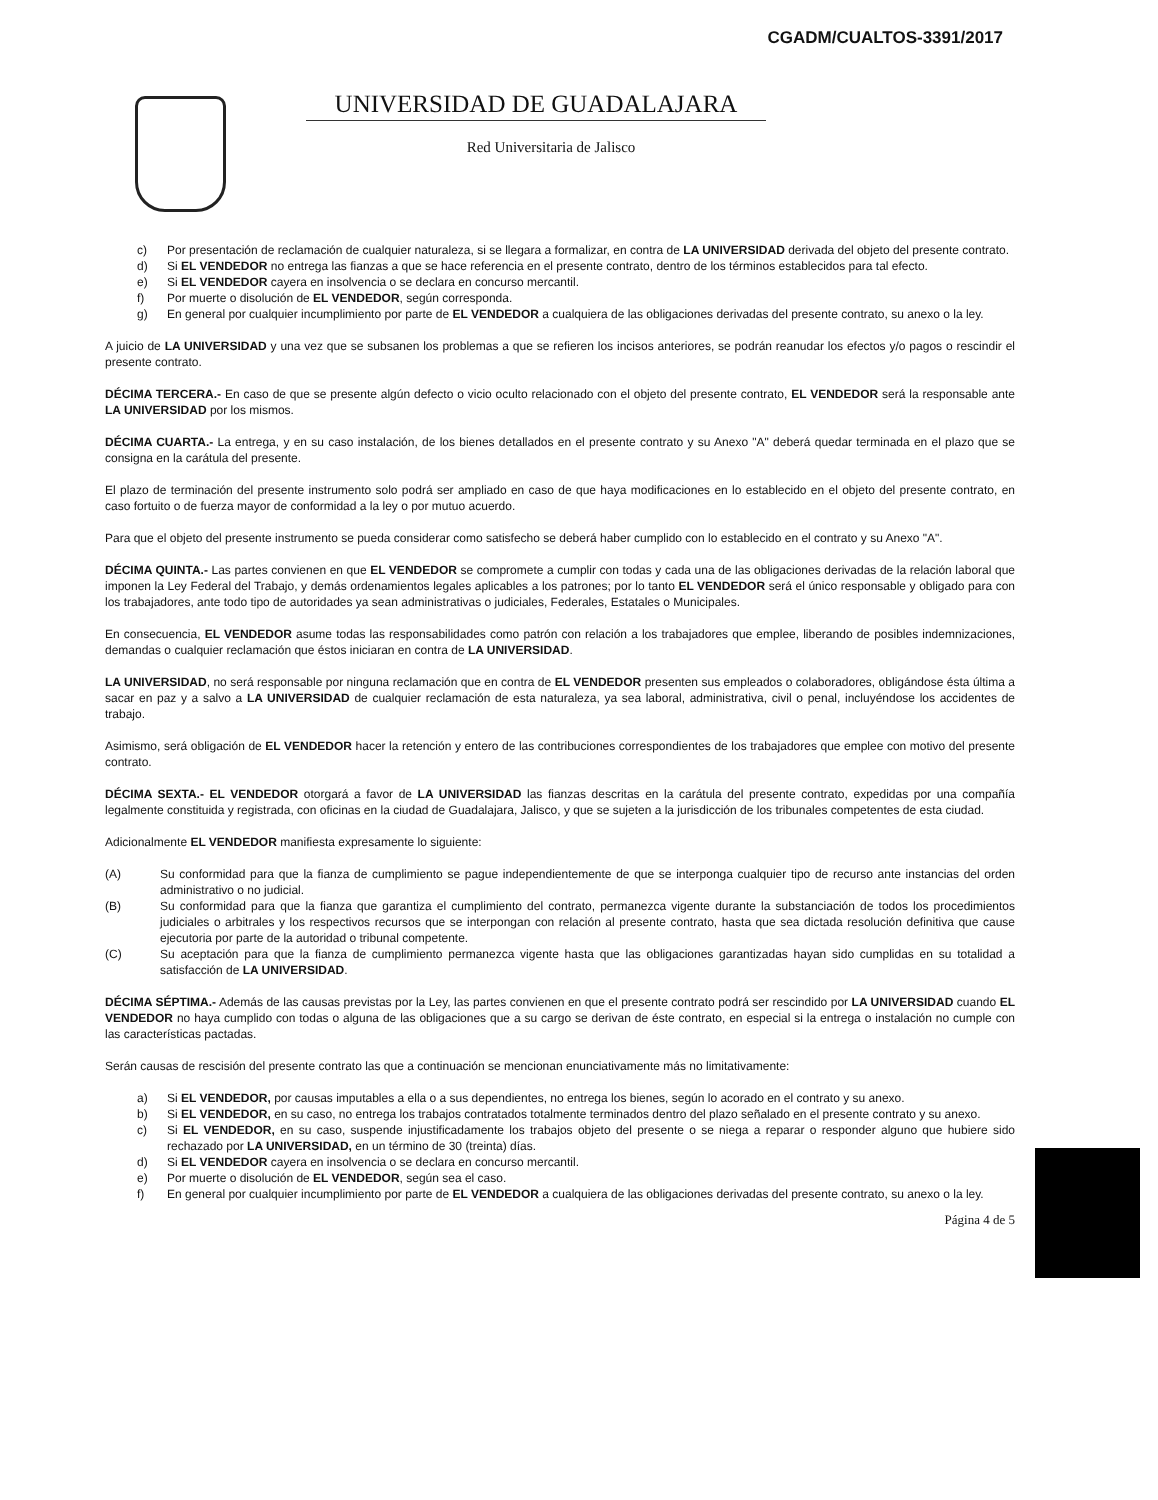CGADM/CUALTOS-3391/2017
UNIVERSIDAD DE GUADALAJARA
Red Universitaria de Jalisco
c) Por presentación de reclamación de cualquier naturaleza, si se llegara a formalizar, en contra de LA UNIVERSIDAD derivada del objeto del presente contrato.
d) Si EL VENDEDOR no entrega las fianzas a que se hace referencia en el presente contrato, dentro de los términos establecidos para tal efecto.
e) Si EL VENDEDOR cayera en insolvencia o se declara en concurso mercantil.
f) Por muerte o disolución de EL VENDEDOR, según corresponda.
g) En general por cualquier incumplimiento por parte de EL VENDEDOR a cualquiera de las obligaciones derivadas del presente contrato, su anexo o la ley.
A juicio de LA UNIVERSIDAD y una vez que se subsanen los problemas a que se refieren los incisos anteriores, se podrán reanudar los efectos y/o pagos o rescindir el presente contrato.
DÉCIMA TERCERA.- En caso de que se presente algún defecto o vicio oculto relacionado con el objeto del presente contrato, EL VENDEDOR será la responsable ante LA UNIVERSIDAD por los mismos.
DÉCIMA CUARTA.- La entrega, y en su caso instalación, de los bienes detallados en el presente contrato y su Anexo "A" deberá quedar terminada en el plazo que se consigna en la carátula del presente.
El plazo de terminación del presente instrumento solo podrá ser ampliado en caso de que haya modificaciones en lo establecido en el objeto del presente contrato, en caso fortuito o de fuerza mayor de conformidad a la ley o por mutuo acuerdo.
Para que el objeto del presente instrumento se pueda considerar como satisfecho se deberá haber cumplido con lo establecido en el contrato y su Anexo "A".
DÉCIMA QUINTA.- Las partes convienen en que EL VENDEDOR se compromete a cumplir con todas y cada una de las obligaciones derivadas de la relación laboral que imponen la Ley Federal del Trabajo, y demás ordenamientos legales aplicables a los patrones; por lo tanto EL VENDEDOR será el único responsable y obligado para con los trabajadores, ante todo tipo de autoridades ya sean administrativas o judiciales, Federales, Estatales o Municipales.
En consecuencia, EL VENDEDOR asume todas las responsabilidades como patrón con relación a los trabajadores que emplee, liberando de posibles indemnizaciones, demandas o cualquier reclamación que éstos iniciaran en contra de LA UNIVERSIDAD.
LA UNIVERSIDAD, no será responsable por ninguna reclamación que en contra de EL VENDEDOR presenten sus empleados o colaboradores, obligándose ésta última a sacar en paz y a salvo a LA UNIVERSIDAD de cualquier reclamación de esta naturaleza, ya sea laboral, administrativa, civil o penal, incluyéndose los accidentes de trabajo.
Asimismo, será obligación de EL VENDEDOR hacer la retención y entero de las contribuciones correspondientes de los trabajadores que emplee con motivo del presente contrato.
DÉCIMA SEXTA.- EL VENDEDOR otorgará a favor de LA UNIVERSIDAD las fianzas descritas en la carátula del presente contrato, expedidas por una compañía legalmente constituida y registrada, con oficinas en la ciudad de Guadalajara, Jalisco, y que se sujeten a la jurisdicción de los tribunales competentes de esta ciudad.
Adicionalmente EL VENDEDOR manifiesta expresamente lo siguiente:
(A) Su conformidad para que la fianza de cumplimiento se pague independientemente de que se interponga cualquier tipo de recurso ante instancias del orden administrativo o no judicial.
(B) Su conformidad para que la fianza que garantiza el cumplimiento del contrato, permanezca vigente durante la substanciación de todos los procedimientos judiciales o arbitrales y los respectivos recursos que se interpongan con relación al presente contrato, hasta que sea dictada resolución definitiva que cause ejecutoria por parte de la autoridad o tribunal competente.
(C) Su aceptación para que la fianza de cumplimiento permanezca vigente hasta que las obligaciones garantizadas hayan sido cumplidas en su totalidad a satisfacción de LA UNIVERSIDAD.
DÉCIMA SÉPTIMA.- Además de las causas previstas por la Ley, las partes convienen en que el presente contrato podrá ser rescindido por LA UNIVERSIDAD cuando EL VENDEDOR no haya cumplido con todas o alguna de las obligaciones que a su cargo se derivan de éste contrato, en especial si la entrega o instalación no cumple con las características pactadas.
Serán causas de rescisión del presente contrato las que a continuación se mencionan enunciativamente más no limitativamente:
a) Si EL VENDEDOR, por causas imputables a ella o a sus dependientes, no entrega los bienes, según lo acorado en el contrato y su anexo.
b) Si EL VENDEDOR, en su caso, no entrega los trabajos contratados totalmente terminados dentro del plazo señalado en el presente contrato y su anexo.
c) Si EL VENDEDOR, en su caso, suspende injustificadamente los trabajos objeto del presente o se niega a reparar o responder alguno que hubiere sido rechazado por LA UNIVERSIDAD, en un término de 30 (treinta) días.
d) Si EL VENDEDOR cayera en insolvencia o se declara en concurso mercantil.
e) Por muerte o disolución de EL VENDEDOR, según sea el caso.
f) En general por cualquier incumplimiento por parte de EL VENDEDOR a cualquiera de las obligaciones derivadas del presente contrato, su anexo o la ley.
Página 4 de 5